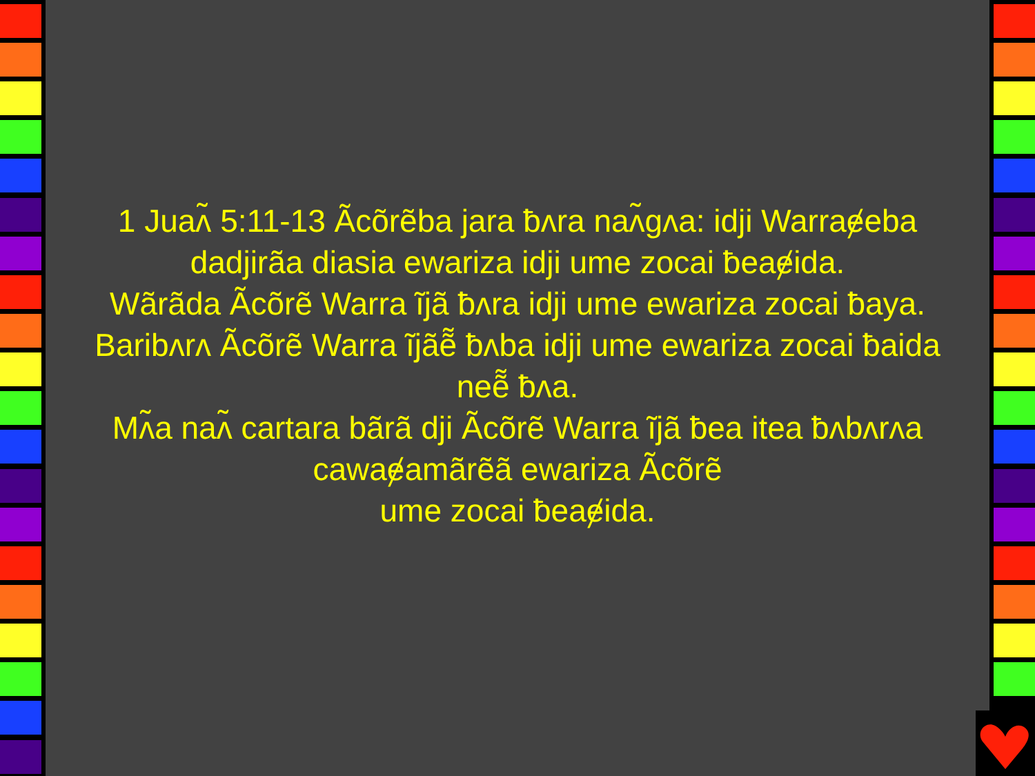1 Juaʌ̃ 5:11-13 Ãcõrẽba jara ƀʌra naʌ̃gʌa: idji Warraɇeba dadjirãa diasia ewariza idji ume zocai ƀeaɇida.
Wãrãda Ãcõrẽ Warra ĩjã ƀʌra idji ume ewariza zocai ƀaya. Baribʌrʌ Ãcõrẽ Warra ĩjãẽ̃ ƀʌba idji ume ewariza zocai ƀaida neẽ̃ ƀʌa.
Mʌ̃a naʌ̃ cartara bãrã dji Ãcõrẽ Warra ĩjã ƀea itea ƀʌbʌrʌa cawaɇamãrẽã ewariza Ãcõrẽ
ume zocai ƀeaɇida.